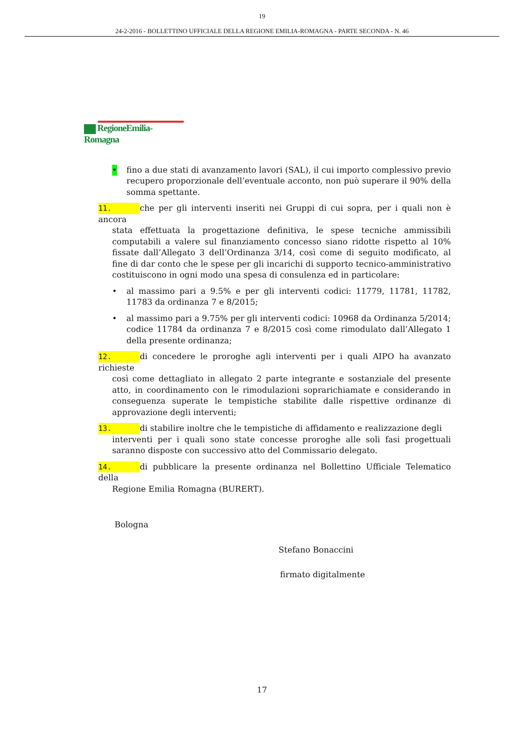19
24-2-2016 - BOLLETTINO UFFICIALE DELLA REGIONE EMILIA-ROMAGNA - PARTE SECONDA - N. 46
RegioneEmilia-Romagna
• fino a due stati di avanzamento lavori (SAL), il cui importo complessivo previo recupero proporzionale dell’eventuale acconto, non può superare il 90% della somma spettante.
11. che per gli interventi inseriti nei Gruppi di cui sopra, per i quali non è ancora
stata effettuata la progettazione definitiva, le spese tecniche ammissibili computabili a valere sul finanziamento concesso siano ridotte rispetto al 10% fissate dall’Allegato 3 dell’Ordinanza 3/14, così come di seguito modificato, al fine di dar conto che le spese per gli incarichi di supporto tecnico-amministrativo costituiscono in ogni modo una spesa di consulenza ed in particolare:
• al massimo pari a 9.5% e per gli interventi codici: 11779, 11781, 11782, 11783 da ordinanza 7 e 8/2015;
• al massimo pari a 9.75% per gli interventi codici: 10968 da Ordinanza 5/2014; codice 11784 da ordinanza 7 e 8/2015 così come rimodulato dall’Allegato 1 della presente ordinanza;
12. di concedere le proroghe agli interventi per i quali AIPO ha avanzato richieste
così come dettagliato in allegato 2 parte integrante e sostanziale del presente atto, in coordinamento con le rimodulazioni soprarichiamate e considerando in conseguenza superate le tempistiche stabilite dalle rispettive ordinanze di approvazione degli interventi;
13. di stabilire inoltre che le tempistiche di affidamento e realizzazione degli
interventi per i quali sono state concesse proroghe alle soli fasi progettuali saranno disposte con successivo atto del Commissario delegato.
14. di pubblicare la presente ordinanza nel Bollettino Ufficiale Telematico della
Regione Emilia Romagna (BURERT).
Bologna
Stefano Bonaccini
firmato digitalmente
17